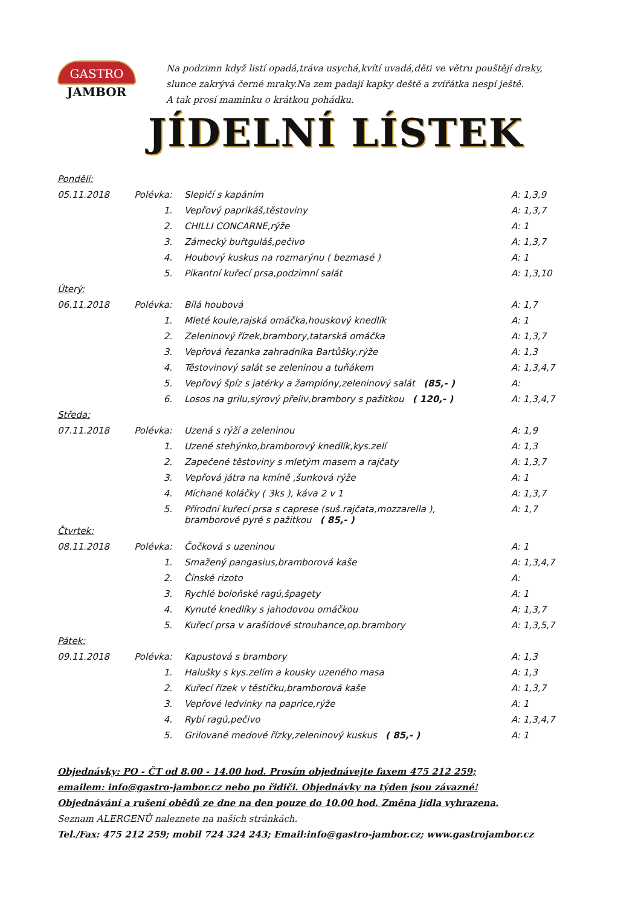GASTRO
JAMBOR
Na podzimn když listí opadá,tráva usychá,kvítí uvadá,děti ve větru pouštějí draky,
slunce zakrývá černé mraky.Na zem padají kapky deště a zvířátka nespí ještě.
A tak prosí maminku o krátkou pohádku.
JÍDELNÍ LÍSTEK
| Pondělí: | | | |
| 05.11.2018 | Polévka: | Slepičí s kapáním | A: 1,3,9 |
| | 1. | Vepřový paprikáš,těstoviny | A: 1,3,7 |
| | 2. | CHILLI CONCARNE,rýže | A: 1 |
| | 3. | Zámecký buřtguláš,pečivo | A: 1,3,7 |
| | 4. | Houbový kuskus na rozmarýnu ( bezmasé ) | A: 1 |
| | 5. | Pikantní kuřecí prsa,podzimní salát | A: 1,3,10 |
| Úterý: | | | |
| 06.11.2018 | Polévka: | Bílá houbová | A: 1,7 |
| | 1. | Mleté koule,rajská omáčka,houskový knedlík | A: 1 |
| | 2. | Zeleninový řízek,brambory,tatarská omáčka | A: 1,3,7 |
| | 3. | Vepřová řezanka zahradníka Bartůšky,rýže | A: 1,3 |
| | 4. | Těstovinový salát se zeleninou a tuňákem | A: 1,3,4,7 |
| | 5. | Vepřový špíz s jatérky a žampióny,zeleninový salát (85,- ) | A: |
| | 6. | Losos na grilu,sýrový přeliv,brambory s pažitkou ( 120,- ) | A: 1,3,4,7 |
| Středa: | | | |
| 07.11.2018 | Polévka: | Uzená s rýží a zeleninou | A: 1,9 |
| | 1. | Uzené stehýnko,bramborový knedlík,kys.zelí | A: 1,3 |
| | 2. | Zapečené těstoviny s mletým masem a rajčaty | A: 1,3,7 |
| | 3. | Vepřová játra na kmíně ,šunková rýže | A: 1 |
| | 4. | Míchané koláčky ( 3ks ), káva 2 v 1 | A: 1,3,7 |
| | 5. | Přírodní kuřecí prsa s caprese (suš.rajčata,mozzarella ), bramborové pyré s pažitkou ( 85,- ) | A: 1,7 |
| Čtvrtek: | | | |
| 08.11.2018 | Polévka: | Čočková s uzeninou | A: 1 |
| | 1. | Smažený pangasius,bramborová kaše | A: 1,3,4,7 |
| | 2. | Čínské rizoto | A: |
| | 3. | Rychlé boloňské ragú,špagety | A: 1 |
| | 4. | Kynuté knedlíky s jahodovou omáčkou | A: 1,3,7 |
| | 5. | Kuřecí prsa v arašídové strouhance,op.brambory | A: 1,3,5,7 |
| Pátek: | | | |
| 09.11.2018 | Polévka: | Kapustová s brambory | A: 1,3 |
| | 1. | Halušky s kys.zelím a kousky uzeného masa | A: 1,3 |
| | 2. | Kuřecí řízek v těstíčku,bramborová kaše | A: 1,3,7 |
| | 3. | Vepřové ledvinky na paprice,rýže | A: 1 |
| | 4. | Rybí ragú,pečivo | A: 1,3,4,7 |
| | 5. | Grilované medové řízky,zeleninový kuskus ( 85,- ) | A: 1 |
Objednávky: PO - ČT od 8.00 - 14.00 hod. Prosím objednávejte faxem 475 212 259;
emailem: info@gastro-jambor.cz nebo po řidiči. Objednávky na týden jsou závazné!
Objednávání a rušení obědů ze dne na den pouze do 10.00 hod. Změna jídla vyhrazena.
Seznam ALERGENŮ naleznete na našich stránkách.
Tel./Fax: 475 212 259; mobil 724 324 243; Email:info@gastro-jambor.cz; www.gastrojambor.cz